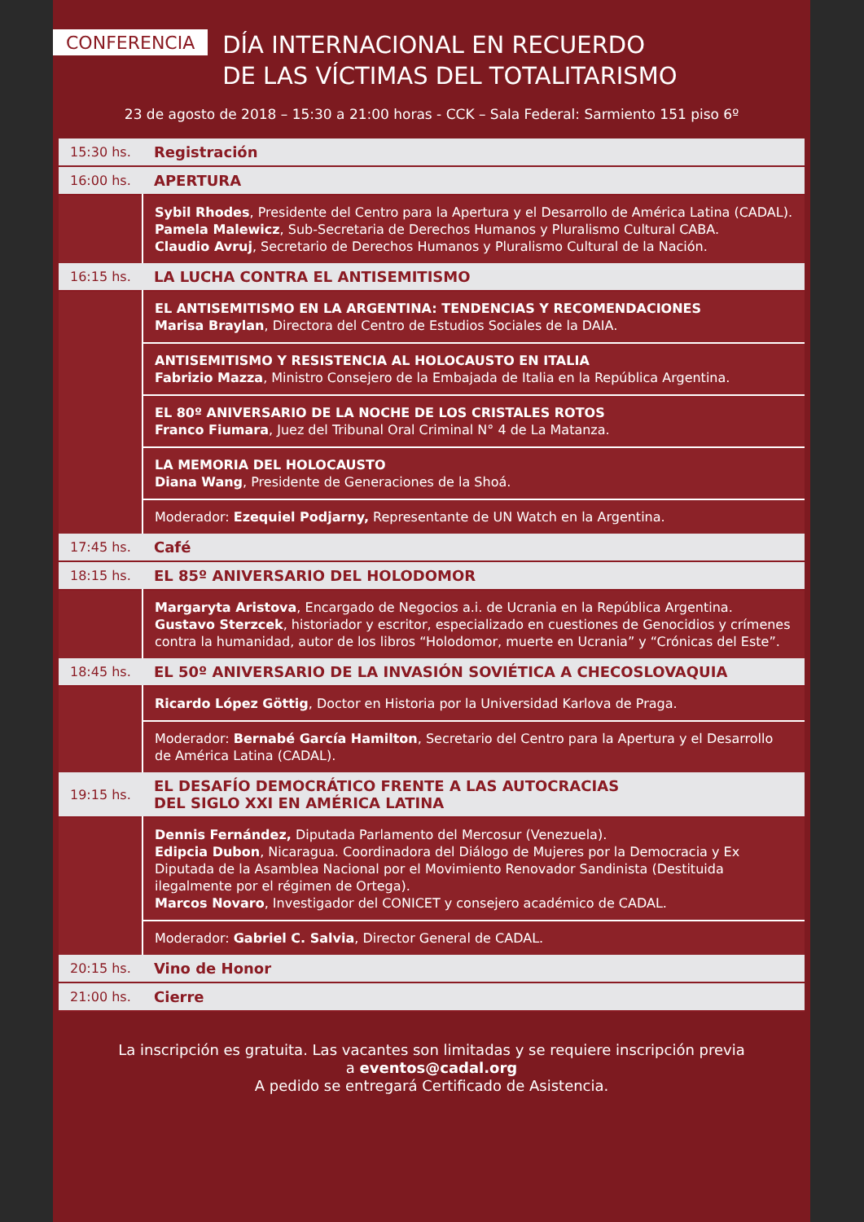CONFERENCIA
DÍA INTERNACIONAL EN RECUERDO
DE LAS VÍCTIMAS DEL TOTALITARISMO
23 de agosto de 2018 – 15:30 a 21:00 horas - CCK – Sala Federal: Sarmiento 151 piso 6º
| 15:30 hs. | Registración |
| 16:00 hs. | APERTURA |
| | Sybil Rhodes , Presidente del Centro para la Apertura y el Desarrollo de América Latina (CADAL). Pamela Malewicz , Sub-Secretaria de Derechos Humanos y Pluralismo Cultural CABA. Claudio Avruj , Secretario de Derechos Humanos y Pluralismo Cultural de la Nación. |
| 16:15 hs. | LA LUCHA CONTRA EL ANTISEMITISMO |
| | EL ANTISEMITISMO EN LA ARGENTINA: TENDENCIAS Y RECOMENDACIONES Marisa Braylan , Directora del Centro de Estudios Sociales de la DAIA. |
| | ANTISEMITISMO Y RESISTENCIA AL HOLOCAUSTO EN ITALIA Fabrizio Mazza , Ministro Consejero de la Embajada de Italia en la República Argentina. |
| | EL 80º ANIVERSARIO DE LA NOCHE DE LOS CRISTALES ROTOS Franco Fiumara , Juez del Tribunal Oral Criminal N° 4 de La Matanza. |
| | LA MEMORIA DEL HOLOCAUSTO Diana Wang , Presidente de Generaciones de la Shoá. |
| | Moderador: Ezequiel Podjarny, Representante de UN Watch en la Argentina. |
| 17:45 hs. | Café |
| 18:15 hs. | EL 85º ANIVERSARIO DEL HOLODOMOR |
| | Margaryta Aristova , Encargado de Negocios a.i. de Ucrania en la República Argentina. Gustavo Sterzcek , historiador y escritor, especializado en cuestiones de Genocidios y crímenes contra la humanidad, autor de los libros “Holodomor, muerte en Ucrania” y “Crónicas del Este”. |
| 18:45 hs. | EL 50º ANIVERSARIO DE LA INVASIÓN SOVIÉTICA A CHECOSLOVAQUIA |
| | Ricardo López Göttig , Doctor en Historia por la Universidad Karlova de Praga. |
| | Moderador: Bernabé García Hamilton , Secretario del Centro para la Apertura y el Desarrollo de América Latina (CADAL). |
| 19:15 hs. | EL DESAFÍO DEMOCRÁTICO FRENTE A LAS AUTOCRACIAS DEL SIGLO XXI EN AMÉRICA LATINA |
| | Dennis Fernández, Diputada Parlamento del Mercosur (Venezuela). Edipcia Dubon , Nicaragua. Coordinadora del Diálogo de Mujeres por la Democracia y Ex Diputada de la Asamblea Nacional por el Movimiento Renovador Sandinista (Destituida ilegalmente por el régimen de Ortega). Marcos Novaro , Investigador del CONICET y consejero académico de CADAL. |
| | Moderador: Gabriel C. Salvia , Director General de CADAL. |
| 20:15 hs. | Vino de Honor |
| 21:00 hs. | Cierre |
La inscripción es gratuita. Las vacantes son limitadas y se requiere inscripción previa
a eventos@cadal.org
A pedido se entregará Certificado de Asistencia.